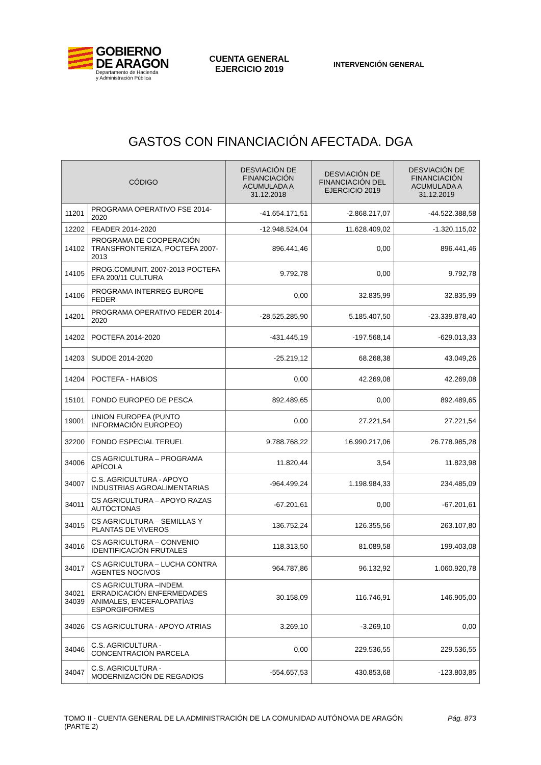GOBIERNO
DE ARAGON
Departamento de Hacienda
y Administración Pública
CUENTA GENERAL
EJERCICIO 2019
INTERVENCIÓN GENERAL
GASTOS CON FINANCIACIÓN AFECTADA. DGA
| CÓDIGO | | DESVIACIÓN DE FINANCIACIÓN ACUMULADA A 31.12.2018 | DESVIACIÓN DE FINANCIACIÓN DEL EJERCICIO 2019 | DESVIACIÓN DE FINANCIACIÓN ACUMULADA A 31.12.2019 |
| --- | --- | --- | --- | --- |
| 11201 | PROGRAMA OPERATIVO FSE 2014-2020 | -41.654.171,51 | -2.868.217,07 | -44.522.388,58 |
| 12202 | FEADER 2014-2020 | -12.948.524,04 | 11.628.409,02 | -1.320.115,02 |
| 14102 | PROGRAMA DE COOPERACIÓN TRANSFRONTERIZA, POCTEFA 2007-2013 | 896.441,46 | 0,00 | 896.441,46 |
| 14105 | PROG.COMUNIT. 2007-2013 POCTEFA EFA 200/11 CULTURA | 9.792,78 | 0,00 | 9.792,78 |
| 14106 | PROGRAMA INTERREG EUROPE FEDER | 0,00 | 32.835,99 | 32.835,99 |
| 14201 | PROGRAMA OPERATIVO FEDER 2014-2020 | -28.525.285,90 | 5.185.407,50 | -23.339.878,40 |
| 14202 | POCTEFA 2014-2020 | -431.445,19 | -197.568,14 | -629.013,33 |
| 14203 | SUDOE 2014-2020 | -25.219,12 | 68.268,38 | 43.049,26 |
| 14204 | POCTEFA - HABIOS | 0,00 | 42.269,08 | 42.269,08 |
| 15101 | FONDO EUROPEO DE PESCA | 892.489,65 | 0,00 | 892.489,65 |
| 19001 | UNION EUROPEA (PUNTO INFORMACIÓN EUROPEO) | 0,00 | 27.221,54 | 27.221,54 |
| 32200 | FONDO ESPECIAL TERUEL | 9.788.768,22 | 16.990.217,06 | 26.778.985,28 |
| 34006 | CS AGRICULTURA – PROGRAMA APÍCOLA | 11.820,44 | 3,54 | 11.823,98 |
| 34007 | C.S. AGRICULTURA - APOYO INDUSTRIAS AGROALIMENTARIAS | -964.499,24 | 1.198.984,33 | 234.485,09 |
| 34011 | CS AGRICULTURA – APOYO RAZAS AUTÓCTONAS | -67.201,61 | 0,00 | -67.201,61 |
| 34015 | CS AGRICULTURA – SEMILLAS Y PLANTAS DE VIVEROS | 136.752,24 | 126.355,56 | 263.107,80 |
| 34016 | CS AGRICULTURA – CONVENIO IDENTIFICACIÓN FRUTALES | 118.313,50 | 81.089,58 | 199.403,08 |
| 34017 | CS AGRICULTURA – LUCHA CONTRA AGENTES NOCIVOS | 964.787,86 | 96.132,92 | 1.060.920,78 |
| 34021 34039 | CS AGRICULTURA –INDEM. ERRADICACIÓN ENFERMEDADES ANIMALES, ENCEFALOPATÍAS ESPORGIFORMES | 30.158,09 | 116.746,91 | 146.905,00 |
| 34026 | CS AGRICULTURA - APOYO ATRIAS | 3.269,10 | -3.269,10 | 0,00 |
| 34046 | C.S. AGRICULTURA - CONCENTRACIÓN PARCELA | 0,00 | 229.536,55 | 229.536,55 |
| 34047 | C.S. AGRICULTURA - MODERNIZACIÓN DE REGADIOS | -554.657,53 | 430.853,68 | -123.803,85 |
TOMO II - CUENTA GENERAL DE LA ADMINISTRACIÓN DE LA COMUNIDAD AUTÓNOMA DE ARAGÓN
(PARTE 2)
Pág. 873